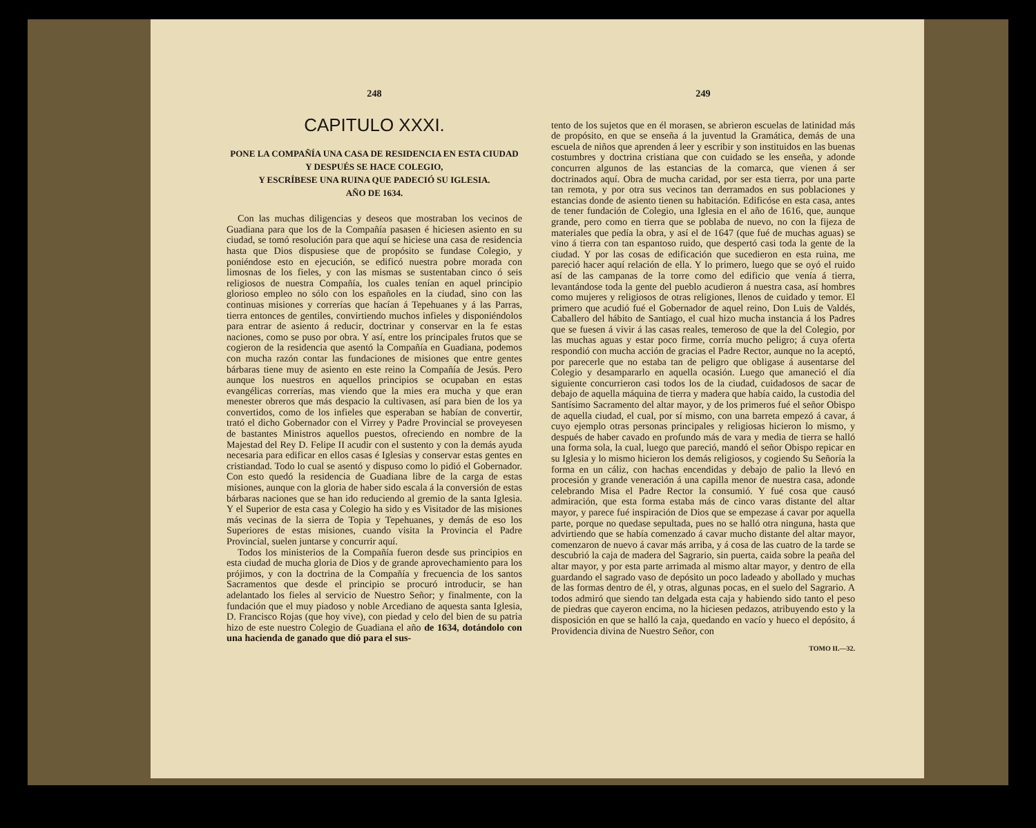248
CAPITULO XXXI.
PONE LA COMPAÑÍA UNA CASA DE RESIDENCIA EN ESTA CIUDAD
Y DESPUÉS SE HACE COLEGIO,
Y ESCRÍBESE UNA RUINA QUE PADECIÓ SU IGLESIA.
AÑO DE 1634.
Con las muchas diligencias y deseos que mostraban los vecinos de Guadiana para que los de la Compañía pasasen é hiciesen asiento en su ciudad, se tomó resolución para que aquí se hiciese una casa de residencia hasta que Dios dispusiese que de propósito se fundase Colegio, y poniéndose esto en ejecución, se edificó nuestra pobre morada con limosnas de los fieles, y con las mismas se sustentaban cinco ó seis religiosos de nuestra Compañía, los cuales tenían en aquel principio glorioso empleo no sólo con los españoles en la ciudad, sino con las continuas misiones y correrías que hacían á Tepehuanes y á las Parras, tierra entonces de gentiles, convirtiendo muchos infieles y disponiéndolos para entrar de asiento á reducir, doctrinar y conservar en la fe estas naciones, como se puso por obra. Y así, entre los principales frutos que se cogieron de la residencia que asentó la Compañía en Guadiana, podemos con mucha razón contar las fundaciones de misiones que entre gentes bárbaras tiene muy de asiento en este reino la Compañía de Jesús. Pero aunque los nuestros en aquellos principios se ocupaban en estas evangélicas correrías, mas viendo que la mies era mucha y que eran menester obreros que más despacio la cultivasen, así para bien de los ya convertidos, como de los infieles que esperaban se habían de convertir, trató el dicho Gobernador con el Virrey y Padre Provincial se proveyesen de bastantes Ministros aquellos puestos, ofreciendo en nombre de la Majestad del Rey D. Felipe II acudir con el sustento y con la demás ayuda necesaria para edificar en ellos casas é Iglesias y conservar estas gentes en cristiandad. Todo lo cual se asentó y dispuso como lo pidió el Gobernador. Con esto quedó la residencia de Guadiana libre de la carga de estas misiones, aunque con la gloria de haber sido escala á la conversión de estas bárbaras naciones que se han ido reduciendo al gremio de la santa Iglesia. Y el Superior de esta casa y Colegio ha sido y es Visitador de las misiones más vecinas de la sierra de Topia y Tepehuanes, y demás de eso los Superiores de estas misiones, cuando visita la Provincia el Padre Provincial, suelen juntarse y concurrir aquí.
Todos los ministerios de la Compañía fueron desde sus principios en esta ciudad de mucha gloria de Dios y de grande aprovechamiento para los prójimos, y con la doctrina de la Compañía y frecuencia de los santos Sacramentos que desde el principio se procuró introducir, se han adelantado los fieles al servicio de Nuestro Señor; y finalmente, con la fundación que el muy piadoso y noble Arcediano de aquesta santa Iglesia, D. Francisco Rojas (que hoy vive), con piedad y celo del bien de su patria hizo de este nuestro Colegio de Guadiana el año de 1634, dotándolo con una hacienda de ganado que dió para el sus-
249
tento de los sujetos que en él morasen, se abrieron escuelas de latinidad más de propósito, en que se enseña á la juventud la Gramática, demás de una escuela de niños que aprenden á leer y escribir y son instituidos en las buenas costumbres y doctrina cristiana que con cuidado se les enseña, y adonde concurren algunos de las estancias de la comarca, que vienen á ser doctrinados aquí. Obra de mucha caridad, por ser esta tierra, por una parte tan remota, y por otra sus vecinos tan derramados en sus poblaciones y estancias donde de asiento tienen su habitación. Edificóse en esta casa, antes de tener fundación de Colegio, una Iglesia en el año de 1616, que, aunque grande, pero como en tierra que se poblaba de nuevo, no con la fijeza de materiales que pedía la obra, y así el de 1647 (que fué de muchas aguas) se vino á tierra con tan espantoso ruido, que despertó casi toda la gente de la ciudad. Y por las cosas de edificación que sucedieron en esta ruina, me pareció hacer aquí relación de ella. Y lo primero, luego que se oyó el ruido así de las campanas de la torre como del edificio que venía á tierra, levantándose toda la gente del pueblo acudieron á nuestra casa, así hombres como mujeres y religiosos de otras religiones, llenos de cuidado y temor. El primero que acudió fué el Gobernador de aquel reino, Don Luis de Valdés, Caballero del hábito de Santiago, el cual hizo mucha instancia á los Padres que se fuesen á vivir á las casas reales, temeroso de que la del Colegio, por las muchas aguas y estar poco firme, corría mucho peligro; á cuya oferta respondió con mucha acción de gracias el Padre Rector, aunque no la aceptó, por parecerle que no estaba tan de peligro que obligase á ausentarse del Colegio y desampararlo en aquella ocasión. Luego que amaneció el día siguiente concurrieron casi todos los de la ciudad, cuidadosos de sacar de debajo de aquella máquina de tierra y madera que había caido, la custodia del Santísimo Sacramento del altar mayor, y de los primeros fué el señor Obispo de aquella ciudad, el cual, por sí mismo, con una barreta empezó á cavar, á cuyo ejemplo otras personas principales y religiosas hicieron lo mismo, y después de haber cavado en profundo más de vara y media de tierra se halló una forma sola, la cual, luego que pareció, mandó el señor Obispo repicar en su Iglesia y lo mismo hicieron los demás religiosos, y cogiendo Su Señoría la forma en un cáliz, con hachas encendidas y debajo de palio la llevó en procesión y grande veneración á una capilla menor de nuestra casa, adonde celebrando Misa el Padre Rector la consumió. Y fué cosa que causó admiración, que esta forma estaba más de cinco varas distante del altar mayor, y parece fué inspiración de Dios que se empezase á cavar por aquella parte, porque no quedase sepultada, pues no se halló otra ninguna, hasta que advirtiendo que se había comenzado á cavar mucho distante del altar mayor, comenzaron de nuevo á cavar más arriba, y á cosa de las cuatro de la tarde se descubrió la caja de madera del Sagrario, sin puerta, caida sobre la peaña del altar mayor, y por esta parte arrimada al mismo altar mayor, y dentro de ella guardando el sagrado vaso de depósito un poco ladeado y abollado y muchas de las formas dentro de él, y otras, algunas pocas, en el suelo del Sagrario. A todos admiró que siendo tan delgada esta caja y habiendo sido tanto el peso de piedras que cayeron encima, no la hiciesen pedazos, atribuyendo esto y la disposición en que se halló la caja, quedando en vacío y hueco el depósito, á Providencia divina de Nuestro Señor, con
TOMO II.—32.